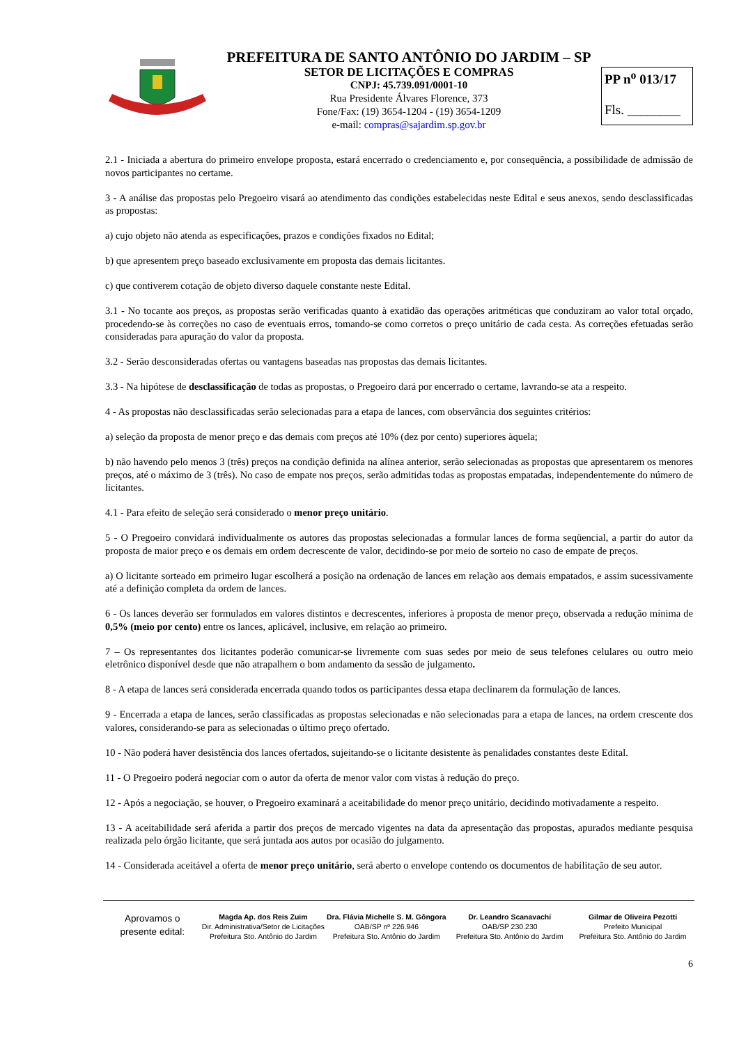PREFEITURA DE SANTO ANTÔNIO DO JARDIM – SP
SETOR DE LICITAÇÕES E COMPRAS
CNPJ: 45.739.091/0001-10
Rua Presidente Álvares Florence, 373
Fone/Fax: (19) 3654-1204 - (19) 3654-1209
e-mail: compras@sajardim.sp.gov.br
PP n<sup>o</sup> 013/17
Fls. ________
2.1 - Iniciada a abertura do primeiro envelope proposta, estará encerrado o credenciamento e, por consequência, a possibilidade de admissão de novos participantes no certame.
3 - A análise das propostas pelo Pregoeiro visará ao atendimento das condições estabelecidas neste Edital e seus anexos, sendo desclassificadas as propostas:
a) cujo objeto não atenda as especificações, prazos e condições fixados no Edital;
b) que apresentem preço baseado exclusivamente em proposta das demais licitantes.
c) que contiverem cotação de objeto diverso daquele constante neste Edital.
3.1 - No tocante aos preços, as propostas serão verificadas quanto à exatidão das operações aritméticas que conduziram ao valor total orçado, procedendo-se às correções no caso de eventuais erros, tomando-se como corretos o preço unitário de cada cesta. As correções efetuadas serão consideradas para apuração do valor da proposta.
3.2 - Serão desconsideradas ofertas ou vantagens baseadas nas propostas das demais licitantes.
3.3 - Na hipótese de desclassificação de todas as propostas, o Pregoeiro dará por encerrado o certame, lavrando-se ata a respeito.
4 - As propostas não desclassificadas serão selecionadas para a etapa de lances, com observância dos seguintes critérios:
a) seleção da proposta de menor preço e das demais com preços até 10% (dez por cento) superiores àquela;
b) não havendo pelo menos 3 (três) preços na condição definida na alínea anterior, serão selecionadas as propostas que apresentarem os menores preços, até o máximo de 3 (três). No caso de empate nos preços, serão admitidas todas as propostas empatadas, independentemente do número de licitantes.
4.1 - Para efeito de seleção será considerado o menor preço unitário.
5 - O Pregoeiro convidará individualmente os autores das propostas selecionadas a formular lances de forma seqüencial, a partir do autor da proposta de maior preço e os demais em ordem decrescente de valor, decidindo-se por meio de sorteio no caso de empate de preços.
a) O licitante sorteado em primeiro lugar escolherá a posição na ordenação de lances em relação aos demais empatados, e assim sucessivamente até a definição completa da ordem de lances.
6 - Os lances deverão ser formulados em valores distintos e decrescentes, inferiores à proposta de menor preço, observada a redução mínima de 0,5% (meio por cento) entre os lances, aplicável, inclusive, em relação ao primeiro.
7 – Os representantes dos licitantes poderão comunicar-se livremente com suas sedes por meio de seus telefones celulares ou outro meio eletrônico disponível desde que não atrapalhem o bom andamento da sessão de julgamento.
8 - A etapa de lances será considerada encerrada quando todos os participantes dessa etapa declinarem da formulação de lances.
9 - Encerrada a etapa de lances, serão classificadas as propostas selecionadas e não selecionadas para a etapa de lances, na ordem crescente dos valores, considerando-se para as selecionadas o último preço ofertado.
10 - Não poderá haver desistência dos lances ofertados, sujeitando-se o licitante desistente às penalidades constantes deste Edital.
11 - O Pregoeiro poderá negociar com o autor da oferta de menor valor com vistas à redução do preço.
12 - Após a negociação, se houver, o Pregoeiro examinará a aceitabilidade do menor preço unitário, decidindo motivadamente a respeito.
13 - A aceitabilidade será aferida a partir dos preços de mercado vigentes na data da apresentação das propostas, apurados mediante pesquisa realizada pelo órgão licitante, que será juntada aos autos por ocasião do julgamento.
14 - Considerada aceitável a oferta de menor preço unitário, será aberto o envelope contendo os documentos de habilitação de seu autor.
Aprovamos o
presente edital:
Magda Ap. dos Reis Zuim
Dir. Administrativa/Setor de Licitações
Prefeitura Sto. Antônio do Jardim
Dra. Flávia Michelle S. M. Gôngora
OAB/SP nº 226.946
Prefeitura Sto. Antônio do Jardim
Dr. Leandro Scanavachi
OAB/SP 230.230
Prefeitura Sto. Antônio do Jardim
Gilmar de Oliveira Pezotti
Prefeito Municipal
Prefeitura Sto. Antônio do Jardim
6